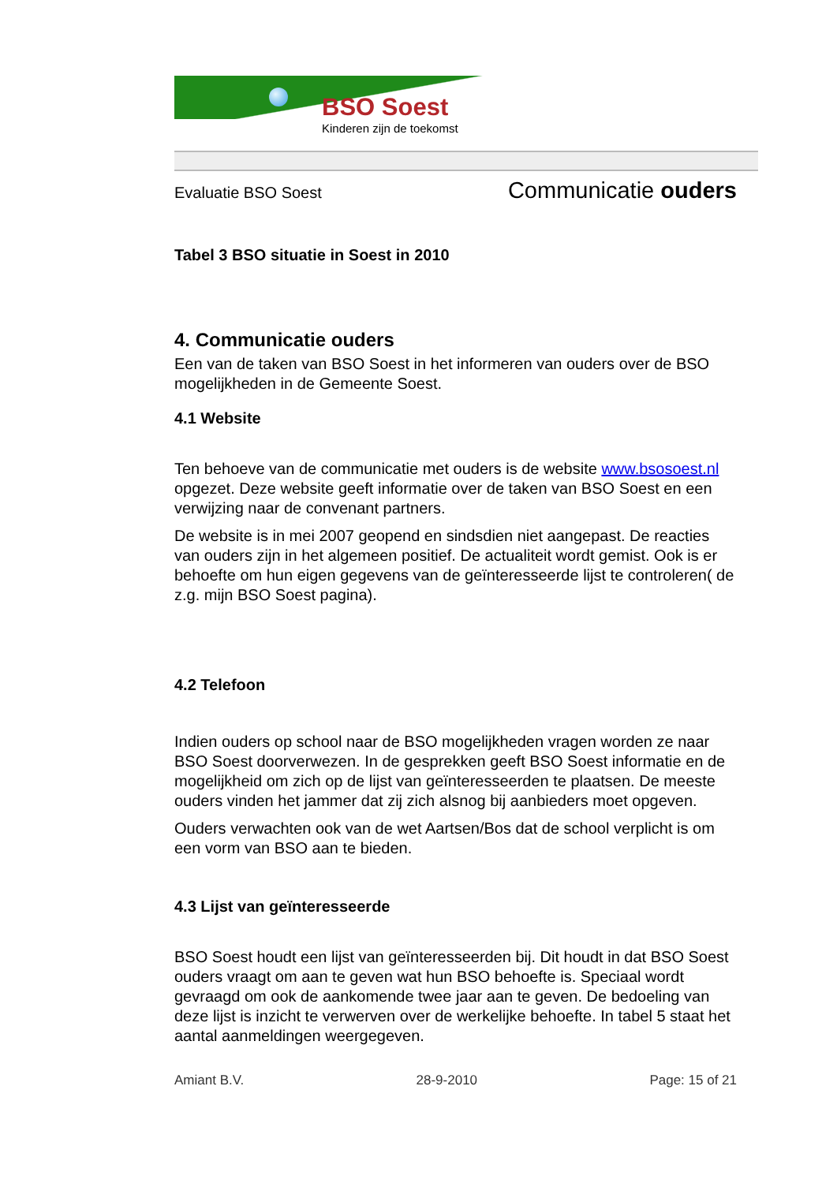BSO Soest
Kinderen zijn de toekomst
Evaluatie BSO Soest Communicatie ouders
Tabel 3 BSO situatie in Soest in 2010
4. Communicatie ouders
Een van de taken van BSO Soest in het informeren van ouders over de BSO mogelijkheden in de Gemeente Soest.
4.1 Website
Ten behoeve van de communicatie met ouders is de website www.bsosoest.nl opgezet. Deze website geeft informatie over de taken van BSO Soest en een verwijzing naar de convenant partners.
De website is in mei 2007 geopend en sindsdien niet aangepast. De reacties van ouders zijn in het algemeen positief. De actualiteit wordt gemist. Ook is er behoefte om hun eigen gegevens van de geïnteresseerde lijst te controleren( de z.g. mijn BSO Soest pagina).
4.2 Telefoon
Indien ouders op school naar de BSO mogelijkheden vragen worden ze naar BSO Soest doorverwezen. In de gesprekken geeft BSO Soest informatie en de mogelijkheid om zich op de lijst van geïnteresseerden te plaatsen. De meeste ouders vinden het jammer dat zij zich alsnog bij aanbieders moet opgeven.
Ouders verwachten ook van de wet Aartsen/Bos dat de school verplicht is om een vorm van BSO aan te bieden.
4.3 Lijst van geïnteresseerde
BSO Soest houdt een lijst van geïnteresseerden bij. Dit houdt in dat BSO Soest ouders vraagt om aan te geven wat hun BSO behoefte is. Speciaal wordt gevraagd om ook de aankomende twee jaar aan te geven. De bedoeling van deze lijst is inzicht te verwerven over de werkelijke behoefte. In tabel 5 staat het aantal aanmeldingen weergegeven.
Amiant B.V. 28-9-2010 Page: 15 of 21